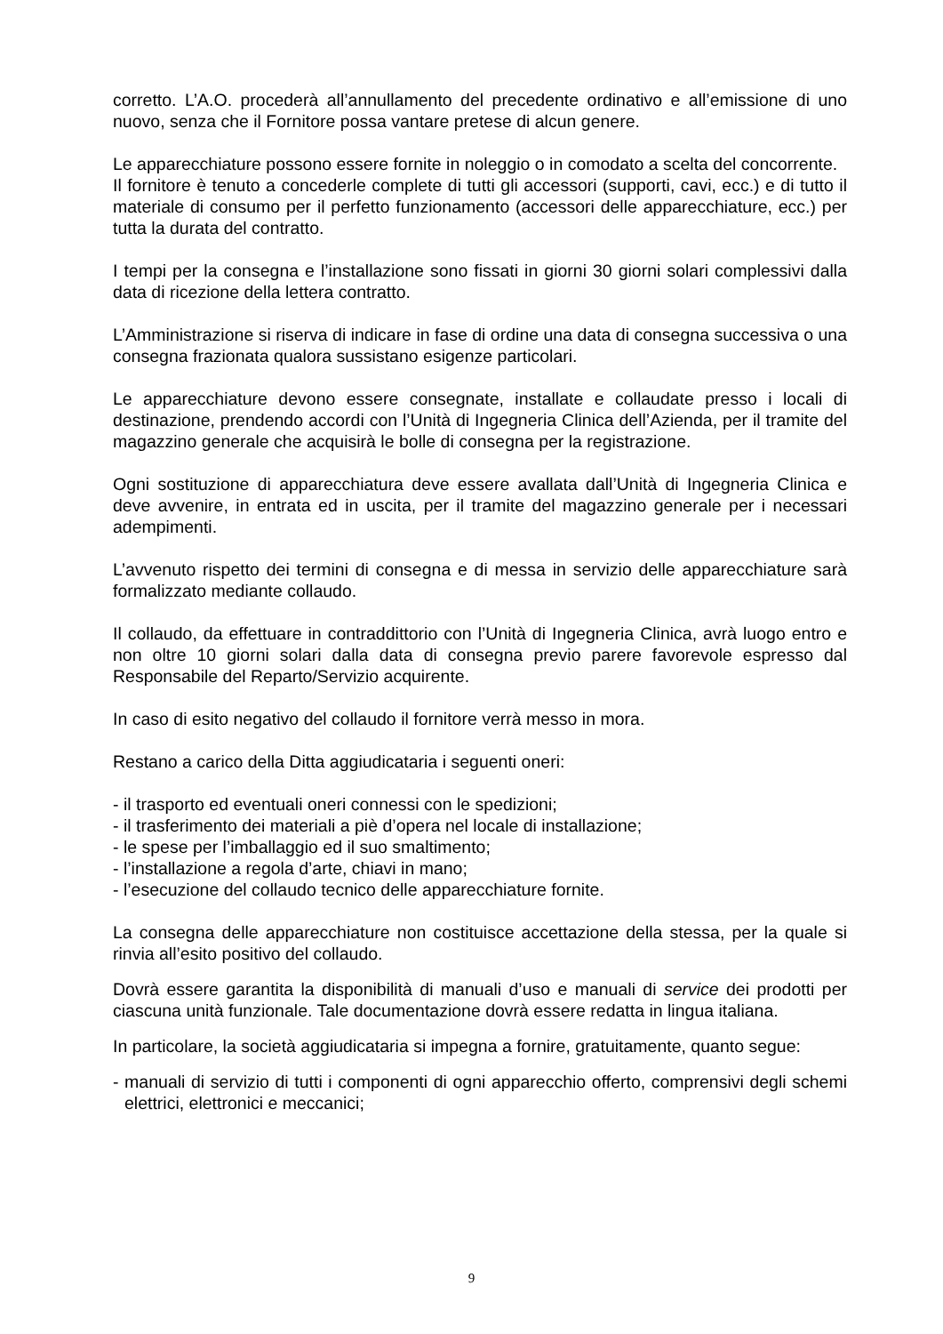corretto. L’A.O. procederà all’annullamento del precedente ordinativo e all’emissione di uno nuovo, senza che il Fornitore possa vantare pretese di alcun genere.
Le apparecchiature possono essere fornite in noleggio o in comodato a scelta del concorrente.
Il fornitore è tenuto a concederle complete di tutti gli accessori (supporti, cavi, ecc.) e di tutto il materiale di consumo per il perfetto funzionamento (accessori delle apparecchiature, ecc.) per tutta la durata del contratto.
I tempi per la consegna e l’installazione sono fissati in giorni 30 giorni solari complessivi dalla data di ricezione della lettera contratto.
L’Amministrazione si riserva di indicare in fase di ordine una data di consegna successiva o una consegna frazionata qualora sussistano esigenze particolari.
Le apparecchiature devono essere consegnate, installate e collaudate presso i locali di destinazione, prendendo accordi con l’Unità di Ingegneria Clinica dell’Azienda, per il tramite del magazzino generale che acquisirà le bolle di consegna per la registrazione.
Ogni sostituzione di apparecchiatura deve essere avallata dall’Unità di Ingegneria Clinica e deve avvenire, in entrata ed in uscita, per il tramite del magazzino generale per i necessari adempimenti.
L’avvenuto rispetto dei termini di consegna e di messa in servizio delle apparecchiature sarà formalizzato mediante collaudo.
Il collaudo, da effettuare in contraddittorio con l’Unità di Ingegneria Clinica, avrà luogo entro e non oltre 10 giorni solari dalla data di consegna previo parere favorevole espresso dal Responsabile del Reparto/Servizio acquirente.
In caso di esito negativo del collaudo il fornitore verrà messo in mora.
Restano a carico della Ditta aggiudicataria i seguenti oneri:
- il trasporto ed eventuali oneri connessi con le spedizioni;
- il trasferimento dei materiali a piè d’opera nel locale di installazione;
- le spese per l’imballaggio ed il suo smaltimento;
- l’installazione a regola d’arte, chiavi in mano;
- l’esecuzione del collaudo tecnico delle apparecchiature fornite.
La consegna delle apparecchiature non costituisce accettazione della stessa, per la quale si rinvia all’esito positivo del collaudo.
Dovrà essere garantita la disponibilità di manuali d’uso e manuali di service dei prodotti per ciascuna unità funzionale. Tale documentazione dovrà essere redatta in lingua italiana.
In particolare, la società aggiudicataria si impegna a fornire, gratuitamente, quanto segue:
- manuali di servizio di tutti i componenti di ogni apparecchio offerto, comprensivi degli schemi elettrici, elettronici e meccanici;
9